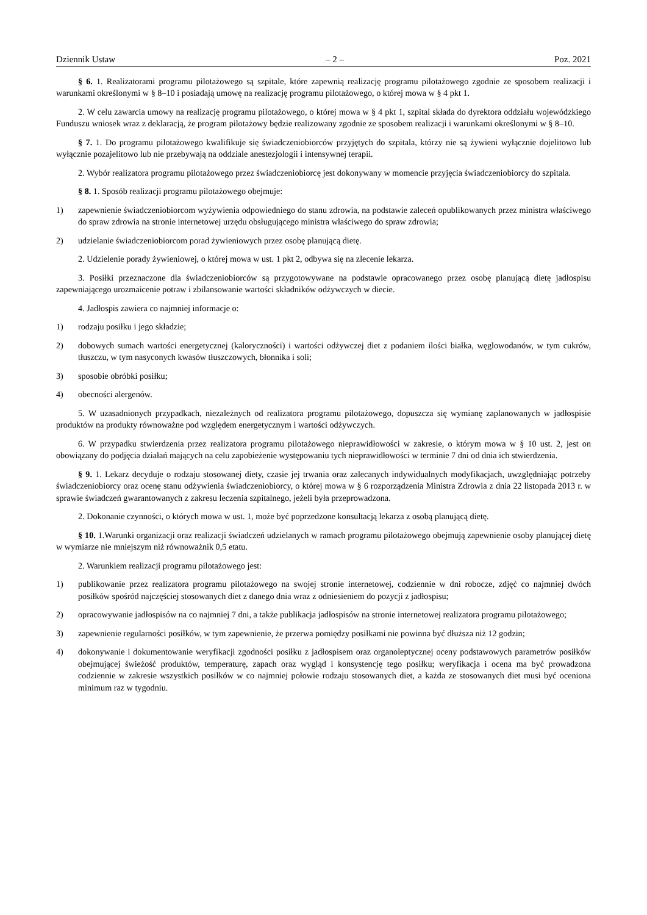Dziennik Ustaw – 2 – Poz. 2021
§ 6. 1. Realizatorami programu pilotażowego są szpitale, które zapewnią realizację programu pilotażowego zgodnie ze sposobem realizacji i warunkami określonymi w § 8–10 i posiadają umowę na realizację programu pilotażowego, o której mowa w § 4 pkt 1.
2. W celu zawarcia umowy na realizację programu pilotażowego, o której mowa w § 4 pkt 1, szpital składa do dyrektora oddziału wojewódzkiego Funduszu wniosek wraz z deklaracją, że program pilotażowy będzie realizowany zgodnie ze sposobem realizacji i warunkami określonymi w § 8–10.
§ 7. 1. Do programu pilotażowego kwalifikuje się świadczeniobiorców przyjętych do szpitala, którzy nie są żywieni wyłącznie dojelitowo lub wyłącznie pozajelitowo lub nie przebywają na oddziale anestezjologii i intensywnej terapii.
2. Wybór realizatora programu pilotażowego przez świadczeniobiorcę jest dokonywany w momencie przyjęcia świadczeniobiorcy do szpitala.
§ 8. 1. Sposób realizacji programu pilotażowego obejmuje:
1) zapewnienie świadczeniobiorcom wyżywienia odpowiedniego do stanu zdrowia, na podstawie zaleceń opublikowanych przez ministra właściwego do spraw zdrowia na stronie internetowej urzędu obsługującego ministra właściwego do spraw zdrowia;
2) udzielanie świadczeniobiorcom porad żywieniowych przez osobę planującą dietę.
2. Udzielenie porady żywieniowej, o której mowa w ust. 1 pkt 2, odbywa się na zlecenie lekarza.
3. Posiłki przeznaczone dla świadczeniobiorców są przygotowywane na podstawie opracowanego przez osobę planującą dietę jadłospisu zapewniającego urozmaicenie potraw i zbilansowanie wartości składników odżywczych w diecie.
4. Jadłospis zawiera co najmniej informacje o:
1) rodzaju posiłku i jego składzie;
2) dobowych sumach wartości energetycznej (kaloryczności) i wartości odżywczej diet z podaniem ilości białka, węglowodanów, w tym cukrów, tłuszczu, w tym nasyconych kwasów tłuszczowych, błonnika i soli;
3) sposobie obróbki posiłku;
4) obecności alergenów.
5. W uzasadnionych przypadkach, niezależnych od realizatora programu pilotażowego, dopuszcza się wymianę zaplanowanych w jadłospisie produktów na produkty równoważne pod względem energetycznym i wartości odżywczych.
6. W przypadku stwierdzenia przez realizatora programu pilotażowego nieprawidłowości w zakresie, o którym mowa w § 10 ust. 2, jest on obowiązany do podjęcia działań mających na celu zapobieżenie występowaniu tych nieprawidłowości w terminie 7 dni od dnia ich stwierdzenia.
§ 9. 1. Lekarz decyduje o rodzaju stosowanej diety, czasie jej trwania oraz zalecanych indywidualnych modyfikacjach, uwzględniając potrzeby świadczeniobiorcy oraz ocenę stanu odżywienia świadczeniobiorcy, o której mowa w § 6 rozporządzenia Ministra Zdrowia z dnia 22 listopada 2013 r. w sprawie świadczeń gwarantowanych z zakresu leczenia szpitalnego, jeżeli była przeprowadzona.
2. Dokonanie czynności, o których mowa w ust. 1, może być poprzedzone konsultacją lekarza z osobą planującą dietę.
§ 10. 1.Warunki organizacji oraz realizacji świadczeń udzielanych w ramach programu pilotażowego obejmują zapewnienie osoby planującej dietę w wymiarze nie mniejszym niż równoważnik 0,5 etatu.
2. Warunkiem realizacji programu pilotażowego jest:
1) publikowanie przez realizatora programu pilotażowego na swojej stronie internetowej, codziennie w dni robocze, zdjęć co najmniej dwóch posiłków spośród najczęściej stosowanych diet z danego dnia wraz z odniesieniem do pozycji z jadłospisu;
2) opracowywanie jadłospisów na co najmniej 7 dni, a także publikacja jadłospisów na stronie internetowej realizatora programu pilotażowego;
3) zapewnienie regularności posiłków, w tym zapewnienie, że przerwa pomiędzy posiłkami nie powinna być dłuższa niż 12 godzin;
4) dokonywanie i dokumentowanie weryfikacji zgodności posiłku z jadłospisem oraz organoleptycznej oceny podstawowych parametrów posiłków obejmującej świeżość produktów, temperaturę, zapach oraz wygląd i konsystencję tego posiłku; weryfikacja i ocena ma być prowadzona codziennie w zakresie wszystkich posiłków w co najmniej połowie rodzaju stosowanych diet, a każda ze stosowanych diet musi być oceniona minimum raz w tygodniu.